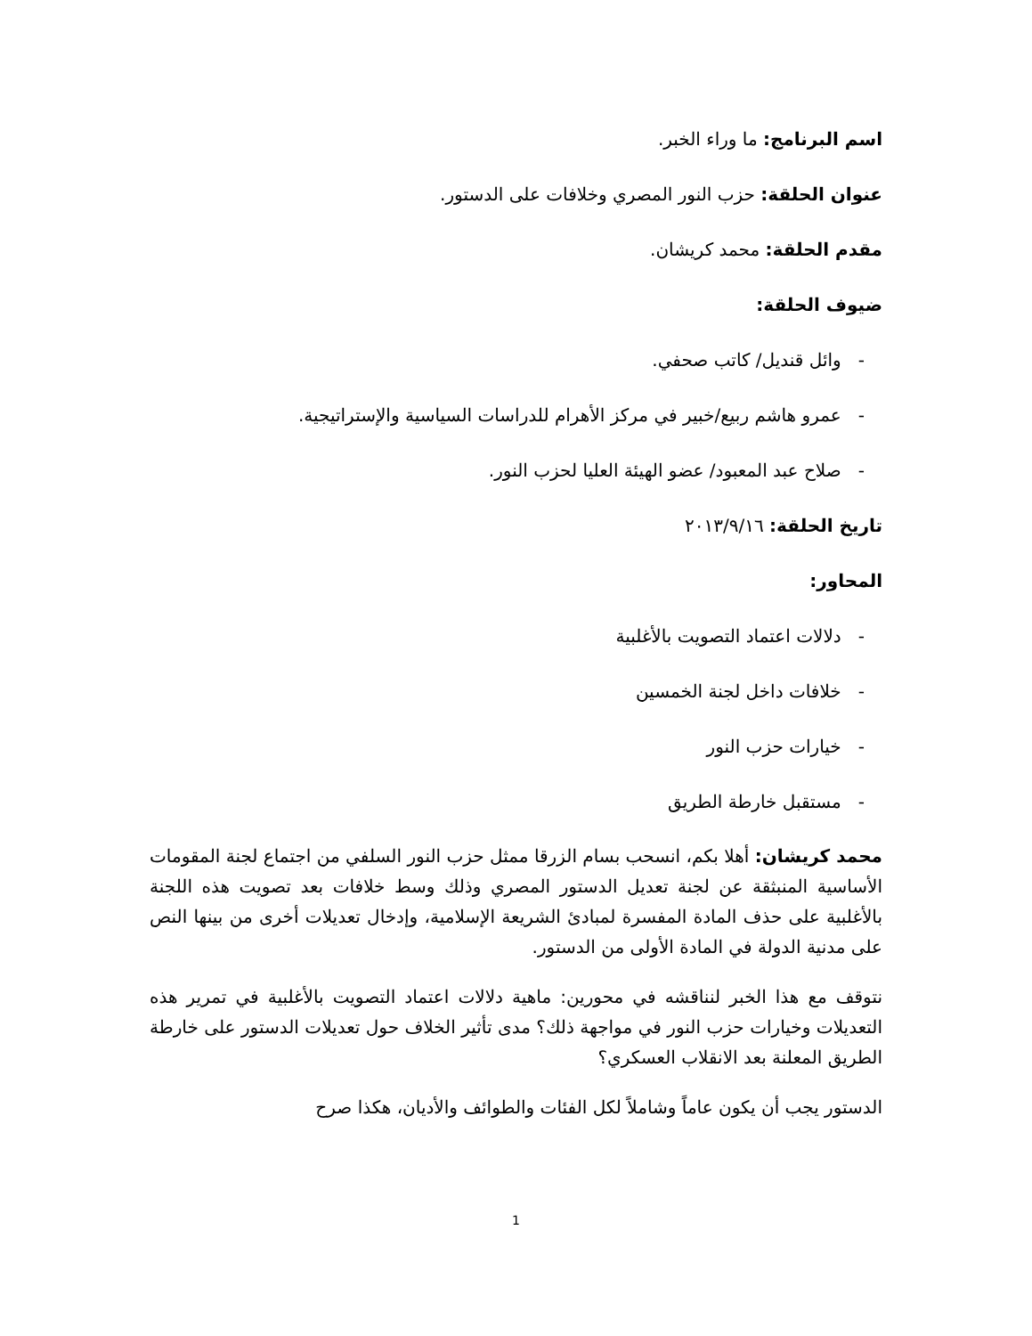اسم البرنامج: ما وراء الخبر.
عنوان الحلقة: حزب النور المصري وخلافات على الدستور.
مقدم الحلقة: محمد كريشان.
ضيوف الحلقة:
- وائل قنديل/ كاتب صحفي.
- عمرو هاشم ربيع/خبير في مركز الأهرام للدراسات السياسية والإستراتيجية.
- صلاح عبد المعبود/ عضو الهيئة العليا لحزب النور.
تاريخ الحلقة: ٢٠١٣/٩/١٦
المحاور:
- دلالات اعتماد التصويت بالأغلبية
- خلافات داخل لجنة الخمسين
- خيارات حزب النور
- مستقبل خارطة الطريق
محمد كريشان: أهلا بكم، انسحب بسام الزرقا ممثل حزب النور السلفي من اجتماع لجنة المقومات الأساسية المنبثقة عن لجنة تعديل الدستور المصري وذلك وسط خلافات بعد تصويت هذه اللجنة بالأغلبية على حذف المادة المفسرة لمبادئ الشريعة الإسلامية، وإدخال تعديلات أخرى من بينها النص على مدنية الدولة في المادة الأولى من الدستور.
نتوقف مع هذا الخبر لنناقشه في محورين: ماهية دلالات اعتماد التصويت بالأغلبية في تمرير هذه التعديلات وخيارات حزب النور في مواجهة ذلك؟ مدى تأثير الخلاف حول تعديلات الدستور على خارطة الطريق المعلنة بعد الانقلاب العسكري؟
الدستور يجب أن يكون عاماً وشاملاً لكل الفئات والطوائف والأديان، هكذا صرح
1